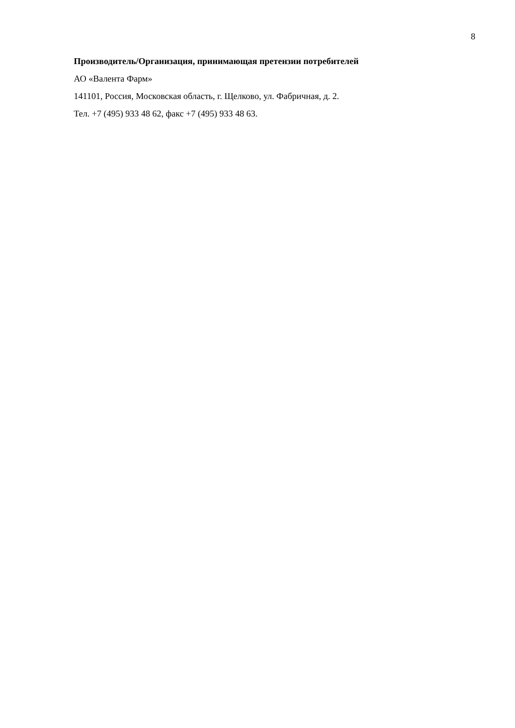8
Производитель/Организация, принимающая претензии потребителей
АО «Валента Фарм»
141101, Россия, Московская область, г. Щелково, ул. Фабричная, д. 2.
Тел. +7 (495) 933 48 62, факс +7 (495) 933 48 63.